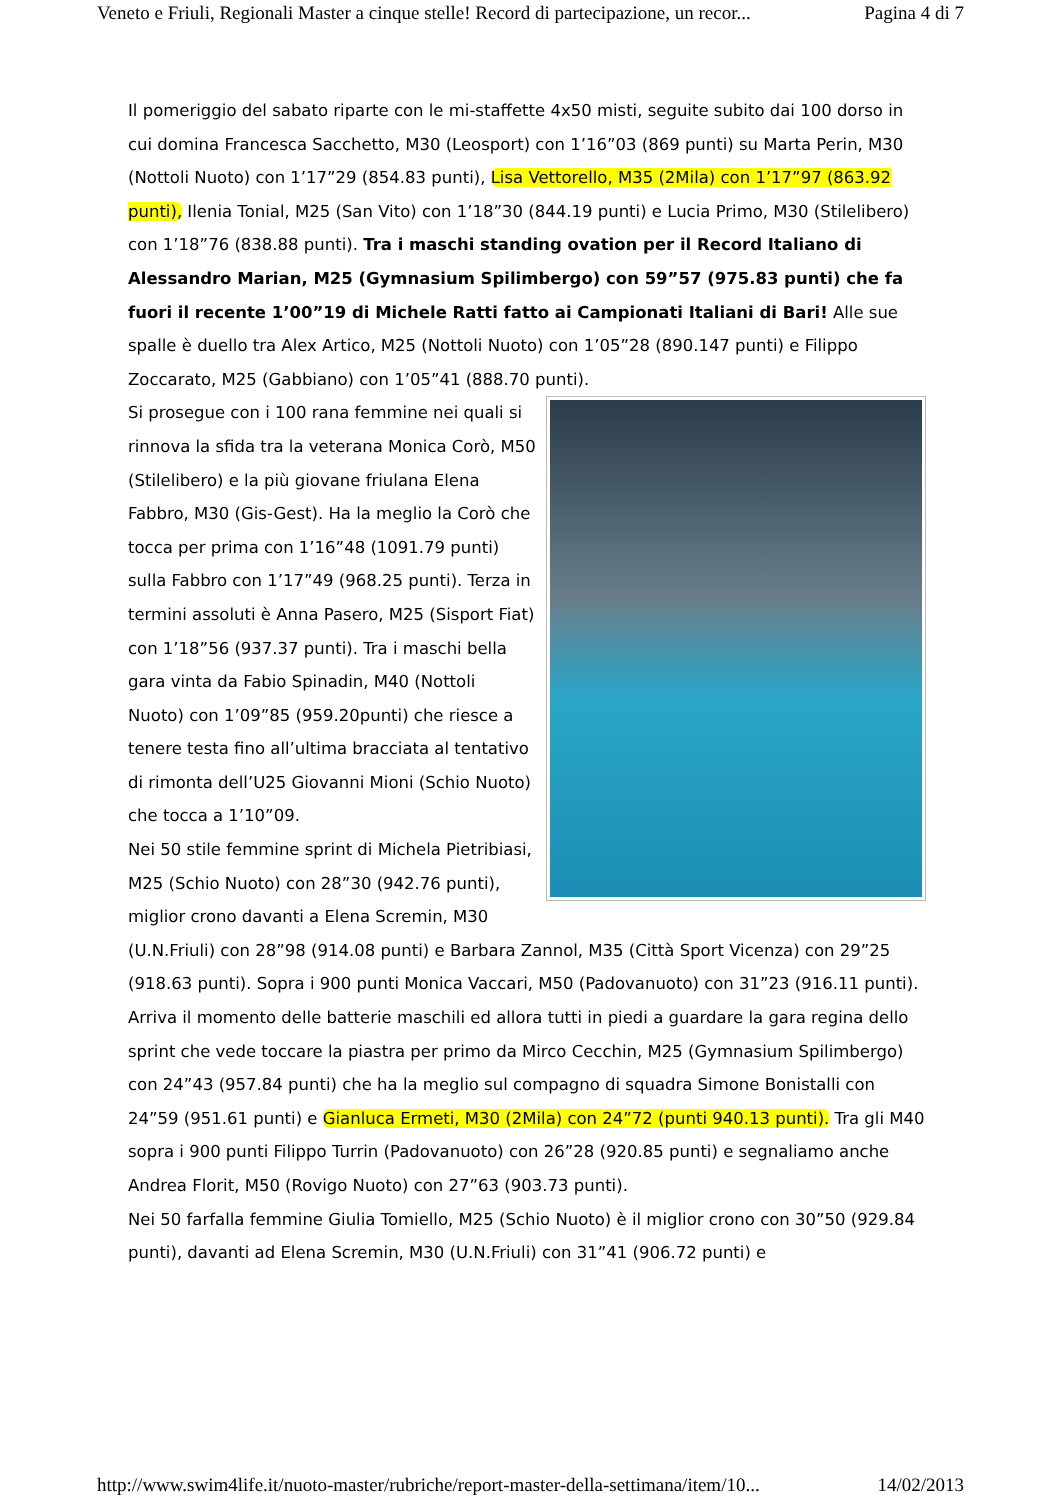Veneto e Friuli, Regionali Master a cinque stelle! Record di partecipazione, un recor... Pagina 4 di 7
Il pomeriggio del sabato riparte con le mi-staffette 4x50 misti, seguite subito dai 100 dorso in cui domina Francesca Sacchetto, M30 (Leosport) con 1’16”03 (869 punti) su Marta Perin, M30 (Nottoli Nuoto) con 1’17”29 (854.83 punti), Lisa Vettorello, M35 (2Mila) con 1’17”97 (863.92 punti), Ilenia Tonial, M25 (San Vito) con 1’18”30 (844.19 punti) e Lucia Primo, M30 (Stilelibero) con 1’18”76 (838.88 punti). Tra i maschi standing ovation per il Record Italiano di Alessandro Marian, M25 (Gymnasium Spilimbergo) con 59”57 (975.83 punti) che fa fuori il recente 1’00”19 di Michele Ratti fatto ai Campionati Italiani di Bari! Alle sue spalle è duello tra Alex Artico, M25 (Nottoli Nuoto) con 1’05”28 (890.147 punti) e Filippo Zoccarato, M25 (Gabbiano) con 1’05”41 (888.70 punti).
Si prosegue con i 100 rana femmine nei quali si rinnova la sfida tra la veterana Monica Corò, M50 (Stilelibero) e la più giovane friulana Elena Fabbro, M30 (Gis-Gest). Ha la meglio la Corò che tocca per prima con 1’16”48 (1091.79 punti) sulla Fabbro con 1’17”49 (968.25 punti). Terza in termini assoluti è Anna Pasero, M25 (Sisport Fiat) con 1’18”56 (937.37 punti). Tra i maschi bella gara vinta da Fabio Spinadin, M40 (Nottoli Nuoto) con 1’09”85 (959.20punti) che riesce a tenere testa fino all’ultima bracciata al tentativo di rimonta dell’U25 Giovanni Mioni (Schio Nuoto) che tocca a 1’10”09.
Nei 50 stile femmine sprint di Michela Pietribiasi, M25 (Schio Nuoto) con 28”30 (942.76 punti), miglior crono davanti a Elena Scremin, M30 (U.N.Friuli) con 28”98 (914.08 punti) e Barbara Zannol, M35 (Città Sport Vicenza) con 29”25 (918.63 punti). Sopra i 900 punti Monica Vaccari, M50 (Padovanuoto) con 31”23 (916.11 punti). Arriva il momento delle batterie maschili ed allora tutti in piedi a guardare la gara regina dello sprint che vede toccare la piastra per primo da Mirco Cecchin, M25 (Gymnasium Spilimbergo) con 24”43 (957.84 punti) che ha la meglio sul compagno di squadra Simone Bonistalli con 24”59 (951.61 punti) e Gianluca Ermeti, M30 (2Mila) con 24”72 (punti 940.13 punti). Tra gli M40 sopra i 900 punti Filippo Turrin (Padovanuoto) con 26”28 (920.85 punti) e segnaliamo anche Andrea Florit, M50 (Rovigo Nuoto) con 27”63 (903.73 punti).
Nei 50 farfalla femmine Giulia Tomiello, M25 (Schio Nuoto) è il miglior crono con 30”50 (929.84 punti), davanti ad Elena Scremin, M30 (U.N.Friuli) con 31”41 (906.72 punti) e
http://www.swim4life.it/nuoto-master/rubriche/report-master-della-settimana/item/10... 14/02/2013